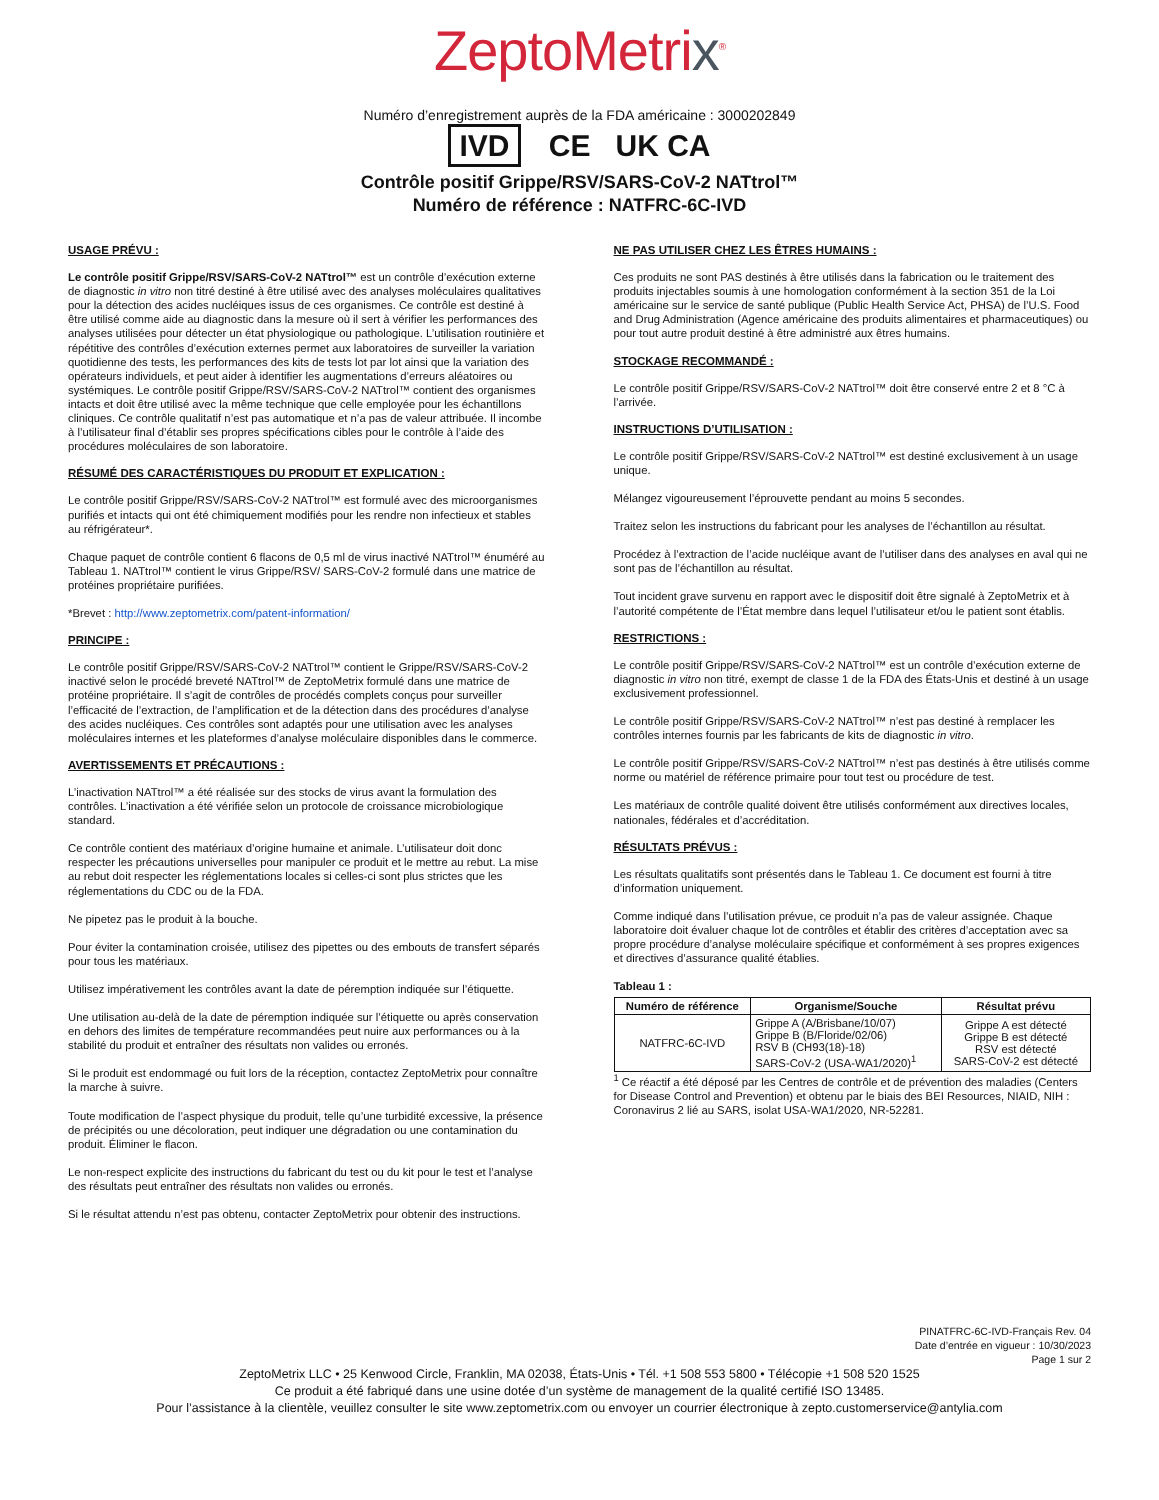ZeptoMetrix<sup>®</sup>
Numéro d’enregistrement auprès de la FDA américaine : 3000202849
IVD CE UK CA
Contrôle positif Grippe/RSV/SARS-CoV-2 NATtrol™
Numéro de référence : NATFRC-6C-IVD
USAGE PRÉVU :
Le contrôle positif Grippe/RSV/SARS-CoV-2 NATtrol™ est un contrôle d’exécution externe de diagnostic in vitro non titré destiné à être utilisé avec des analyses moléculaires qualitatives pour la détection des acides nucléiques issus de ces organismes. Ce contrôle est destiné à être utilisé comme aide au diagnostic dans la mesure où il sert à vérifier les performances des analyses utilisées pour détecter un état physiologique ou pathologique. L’utilisation routinière et répétitive des contrôles d’exécution externes permet aux laboratoires de surveiller la variation quotidienne des tests, les performances des kits de tests lot par lot ainsi que la variation des opérateurs individuels, et peut aider à identifier les augmentations d’erreurs aléatoires ou systémiques. Le contrôle positif Grippe/RSV/SARS-CoV-2 NATtrol™ contient des organismes intacts et doit être utilisé avec la même technique que celle employée pour les échantillons cliniques. Ce contrôle qualitatif n’est pas automatique et n’a pas de valeur attribuée. Il incombe à l’utilisateur final d’établir ses propres spécifications cibles pour le contrôle à l’aide des procédures moléculaires de son laboratoire.
RÉSUMÉ DES CARACTÉRISTIQUES DU PRODUIT ET EXPLICATION :
Le contrôle positif Grippe/RSV/SARS-CoV-2 NATtrol™ est formulé avec des microorganismes purifiés et intacts qui ont été chimiquement modifiés pour les rendre non infectieux et stables au réfrigérateur*.
Chaque paquet de contrôle contient 6 flacons de 0,5 ml de virus inactivé NATtrol™ énuméré au Tableau 1. NATtrol™ contient le virus Grippe/RSV/ SARS-CoV-2 formulé dans une matrice de protéines propriétaire purifiées.
*Brevet : http://www.zeptometrix.com/patent-information/
PRINCIPE :
Le contrôle positif Grippe/RSV/SARS-CoV-2 NATtrol™ contient le Grippe/RSV/SARS-CoV-2 inactivé selon le procédé breveté NATtrol™ de ZeptoMetrix formulé dans une matrice de protéine propriétaire. Il s’agit de contrôles de procédés complets conçus pour surveiller l’efficacité de l’extraction, de l’amplification et de la détection dans des procédures d’analyse des acides nucléiques. Ces contrôles sont adaptés pour une utilisation avec les analyses moléculaires internes et les plateformes d’analyse moléculaire disponibles dans le commerce.
AVERTISSEMENTS ET PRÉCAUTIONS :
L’inactivation NATtrol™ a été réalisée sur des stocks de virus avant la formulation des contrôles. L’inactivation a été vérifiée selon un protocole de croissance microbiologique standard.
Ce contrôle contient des matériaux d’origine humaine et animale. L’utilisateur doit donc respecter les précautions universelles pour manipuler ce produit et le mettre au rebut. La mise au rebut doit respecter les réglementations locales si celles-ci sont plus strictes que les réglementations du CDC ou de la FDA.
Ne pipetez pas le produit à la bouche.
Pour éviter la contamination croisée, utilisez des pipettes ou des embouts de transfert séparés pour tous les matériaux.
Utilisez impérativement les contrôles avant la date de péremption indiquée sur l’étiquette.
Une utilisation au-delà de la date de péremption indiquée sur l’étiquette ou après conservation en dehors des limites de température recommandées peut nuire aux performances ou à la stabilité du produit et entraîner des résultats non valides ou erronés.
Si le produit est endommagé ou fuit lors de la réception, contactez ZeptoMetrix pour connaître la marche à suivre.
Toute modification de l’aspect physique du produit, telle qu’une turbidité excessive, la présence de précipités ou une décoloration, peut indiquer une dégradation ou une contamination du produit. Éliminer le flacon.
Le non-respect explicite des instructions du fabricant du test ou du kit pour le test et l’analyse des résultats peut entraîner des résultats non valides ou erronés.
Si le résultat attendu n’est pas obtenu, contacter ZeptoMetrix pour obtenir des instructions.
NE PAS UTILISER CHEZ LES ÊTRES HUMAINS :
Ces produits ne sont PAS destinés à être utilisés dans la fabrication ou le traitement des produits injectables soumis à une homologation conformément à la section 351 de la Loi américaine sur le service de santé publique (Public Health Service Act, PHSA) de l’U.S. Food and Drug Administration (Agence américaine des produits alimentaires et pharmaceutiques) ou pour tout autre produit destiné à être administré aux êtres humains.
STOCKAGE RECOMMANDÉ :
Le contrôle positif Grippe/RSV/SARS-CoV-2 NATtrol™ doit être conservé entre 2 et 8 °C à l’arrivée.
INSTRUCTIONS D’UTILISATION :
Le contrôle positif Grippe/RSV/SARS-CoV-2 NATtrol™ est destiné exclusivement à un usage unique.
Mélangez vigoureusement l’éprouvette pendant au moins 5 secondes.
Traitez selon les instructions du fabricant pour les analyses de l’échantillon au résultat.
Procédez à l’extraction de l’acide nucléique avant de l’utiliser dans des analyses en aval qui ne sont pas de l’échantillon au résultat.
Tout incident grave survenu en rapport avec le dispositif doit être signalé à ZeptoMetrix et à l’autorité compétente de l’État membre dans lequel l’utilisateur et/ou le patient sont établis.
RESTRICTIONS :
Le contrôle positif Grippe/RSV/SARS-CoV-2 NATtrol™ est un contrôle d’exécution externe de diagnostic in vitro non titré, exempt de classe 1 de la FDA des États-Unis et destiné à un usage exclusivement professionnel.
Le contrôle positif Grippe/RSV/SARS-CoV-2 NATtrol™ n’est pas destiné à remplacer les contrôles internes fournis par les fabricants de kits de diagnostic in vitro.
Le contrôle positif Grippe/RSV/SARS-CoV-2 NATtrol™ n’est pas destinés à être utilisés comme norme ou matériel de référence primaire pour tout test ou procédure de test.
Les matériaux de contrôle qualité doivent être utilisés conformément aux directives locales, nationales, fédérales et d’accréditation.
RÉSULTATS PRÉVUS :
Les résultats qualitatifs sont présentés dans le Tableau 1. Ce document est fourni à titre d’information uniquement.
Comme indiqué dans l’utilisation prévue, ce produit n’a pas de valeur assignée. Chaque laboratoire doit évaluer chaque lot de contrôles et établir des critères d’acceptation avec sa propre procédure d’analyse moléculaire spécifique et conformément à ses propres exigences et directives d’assurance qualité établies.
Tableau 1 :
| Numéro de référence | Organisme/Souche | Résultat prévu |
| --- | --- | --- |
| NATFRC-6C-IVD | Grippe A (A/Brisbane/10/07) Grippe B (B/Floride/02/06) RSV B (CH93(18)-18) SARS-CoV-2 (USA-WA1/2020)<sup>1</sup> | Grippe A est détecté Grippe B est détecté RSV est détecté SARS-CoV-2 est détecté |
<sup>1</sup> Ce réactif a été déposé par les Centres de contrôle et de prévention des maladies (Centers for Disease Control and Prevention) et obtenu par le biais des BEI Resources, NIAID, NIH : Coronavirus 2 lié au SARS, isolat USA-WA1/2020, NR-52281.
PINATFRC-6C-IVD-Français Rev. 04
Date d’entrée en vigueur : 10/30/2023
Page 1 sur 2
ZeptoMetrix LLC • 25 Kenwood Circle, Franklin, MA 02038, États-Unis • Tél. +1 508 553 5800 • Télécopie +1 508 520 1525
Ce produit a été fabriqué dans une usine dotée d’un système de management de la qualité certifié ISO 13485.
Pour l’assistance à la clientèle, veuillez consulter le site www.zeptometrix.com ou envoyer un courrier électronique à zepto.customerservice@antylia.com